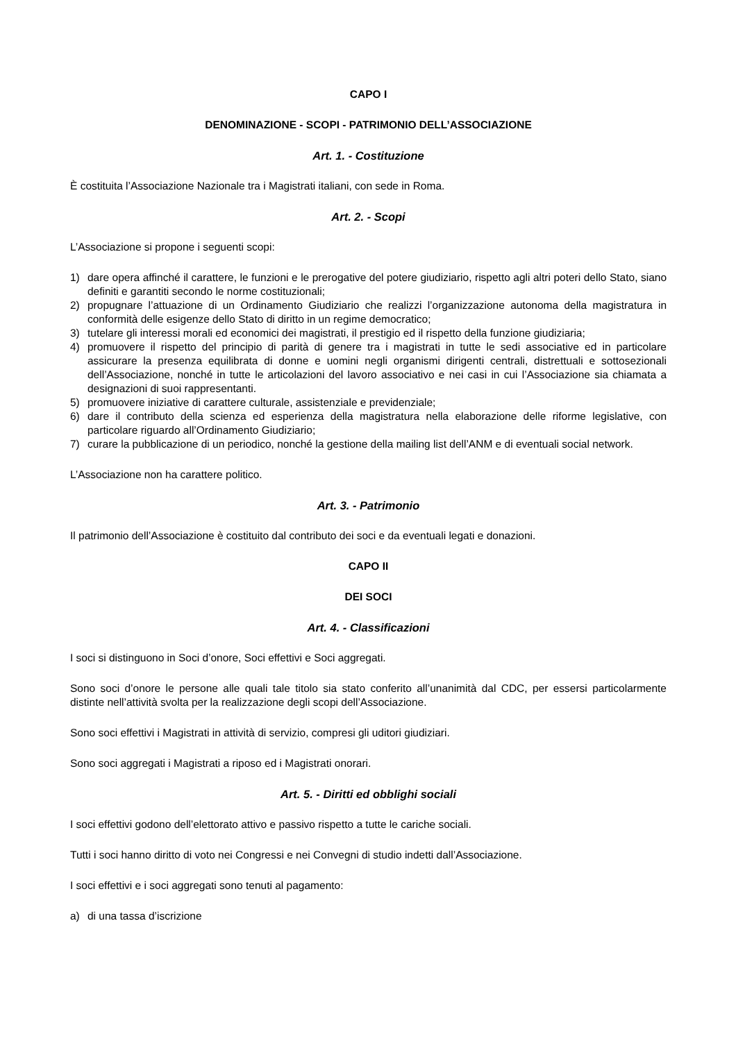CAPO I
DENOMINAZIONE - SCOPI - PATRIMONIO DELL’ASSOCIAZIONE
Art. 1. - Costituzione
È costituita l’Associazione Nazionale tra i Magistrati italiani, con sede in Roma.
Art. 2. - Scopi
L’Associazione si propone i seguenti scopi:
1) dare opera affinché il carattere, le funzioni e le prerogative del potere giudiziario, rispetto agli altri poteri dello Stato, siano definiti e garantiti secondo le norme costituzionali;
2) propugnare l’attuazione di un Ordinamento Giudiziario che realizzi l’organizzazione autonoma della magistratura in conformità delle esigenze dello Stato di diritto in un regime democratico;
3) tutelare gli interessi morali ed economici dei magistrati, il prestigio ed il rispetto della funzione giudiziaria;
4) promuovere il rispetto del principio di parità di genere tra i magistrati in tutte le sedi associative ed in particolare assicurare la presenza equilibrata di donne e uomini negli organismi dirigenti centrali, distrettuali e sottosezionali dell’Associazione, nonché in tutte le articolazioni del lavoro associativo e nei casi in cui l’Associazione sia chiamata a designazioni di suoi rappresentanti.
5) promuovere iniziative di carattere culturale, assistenziale e previdenziale;
6) dare il contributo della scienza ed esperienza della magistratura nella elaborazione delle riforme legislative, con particolare riguardo all’Ordinamento Giudiziario;
7) curare la pubblicazione di un periodico, nonché la gestione della mailing list dell’ANM e di eventuali social network.
L’Associazione non ha carattere politico.
Art. 3. - Patrimonio
Il patrimonio dell’Associazione è costituito dal contributo dei soci e da eventuali legati e donazioni.
CAPO II
DEI SOCI
Art. 4. - Classificazioni
I soci si distinguono in Soci d’onore, Soci effettivi e Soci aggregati.
Sono soci d’onore le persone alle quali tale titolo sia stato conferito all’unanimità dal CDC, per essersi particolarmente distinte nell’attività svolta per la realizzazione degli scopi dell’Associazione.
Sono soci effettivi i Magistrati in attività di servizio, compresi gli uditori giudiziari.
Sono soci aggregati i Magistrati a riposo ed i Magistrati onorari.
Art. 5. - Diritti ed obblighi sociali
I soci effettivi godono dell’elettorato attivo e passivo rispetto a tutte le cariche sociali.
Tutti i soci hanno diritto di voto nei Congressi e nei Convegni di studio indetti dall’Associazione.
I soci effettivi e i soci aggregati sono tenuti al pagamento:
a) di una tassa d’iscrizione